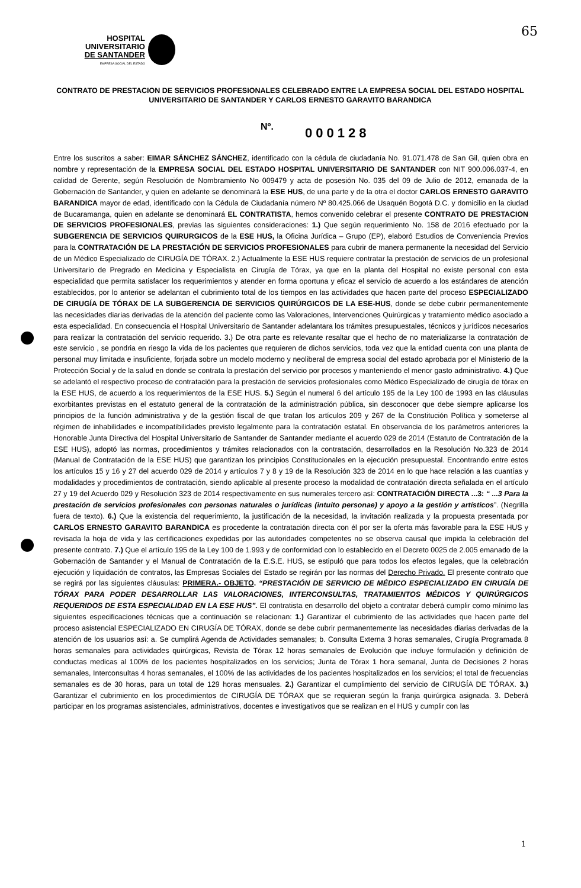HOSPITAL
UNIVERSITARIO
DE SANTANDER
EMPRESA SOCIAL DEL ESTADO
65
CONTRATO DE PRESTACION DE SERVICIOS PROFESIONALES CELEBRADO ENTRE LA EMPRESA SOCIAL DEL ESTADO HOSPITAL UNIVERSITARIO DE SANTANDER Y CARLOS ERNESTO GARAVITO BARANDICA
Nº. 000128
Entre los suscritos a saber: EIMAR SÁNCHEZ SÁNCHEZ, identificado con la cédula de ciudadanía No. 91.071.478 de San Gil, quien obra en nombre y representación de la EMPRESA SOCIAL DEL ESTADO HOSPITAL UNIVERSITARIO DE SANTANDER con NIT 900.006.037-4, en calidad de Gerente, según Resolución de Nombramiento No 009479 y acta de posesión No. 035 del 09 de Julio de 2012, emanada de la Gobernación de Santander, y quien en adelante se denominará la ESE HUS, de una parte y de la otra el doctor CARLOS ERNESTO GARAVITO BARANDICA mayor de edad, identificado con la Cédula de Ciudadanía número Nº 80.425.066 de Usaquén Bogotá D.C. y domicilio en la ciudad de Bucaramanga, quien en adelante se denominará EL CONTRATISTA, hemos convenido celebrar el presente CONTRATO DE PRESTACION DE SERVICIOS PROFESIONALES, previas las siguientes consideraciones: 1.) Que según requerimiento No. 158 de 2016 efectuado por la SUBGERENCIA DE SERVICIOS QUIRURGICOS de la ESE HUS, la Oficina Jurídica – Grupo (EP), elaboró Estudios de Conveniencia Previos para la CONTRATACIÓN DE LA PRESTACIÓN DE SERVICIOS PROFESIONALES para cubrir de manera permanente la necesidad del Servicio de un Médico Especializado de CIRUGÍA DE TÓRAX. 2.) Actualmente la ESE HUS requiere contratar la prestación de servicios de un profesional Universitario de Pregrado en Medicina y Especialista en Cirugía de Tórax, ya que en la planta del Hospital no existe personal con esta especialidad que permita satisfacer los requerimientos y atender en forma oportuna y eficaz el servicio de acuerdo a los estándares de atención establecidos, por lo anterior se adelantan el cubrimiento total de los tiempos en las actividades que hacen parte del proceso ESPECIALIZADO DE CIRUGÍA DE TÓRAX DE LA SUBGERENCIA DE SERVICIOS QUIRÚRGICOS DE LA ESE-HUS, donde se debe cubrir permanentemente las necesidades diarias derivadas de la atención del paciente como las Valoraciones, Intervenciones Quirúrgicas y tratamiento médico asociado a esta especialidad. En consecuencia el Hospital Universitario de Santander adelantara los trámites presupuestales, técnicos y jurídicos necesarios para realizar la contratación del servicio requerido. 3.) De otra parte es relevante resaltar que el hecho de no materializarse la contratación de este servicio , se pondria en riesgo la vida de los pacientes que requieren de dichos servicios, toda vez que la entidad cuenta con una planta de personal muy limitada e insuficiente, forjada sobre un modelo moderno y neoliberal de empresa social del estado aprobada por el Ministerio de la Protección Social y de la salud en donde se contrata la prestación del servicio por procesos y manteniendo el menor gasto administrativo. 4.) Que se adelantó el respectivo proceso de contratación para la prestación de servicios profesionales como Médico Especializado de cirugía de tórax en la ESE HUS, de acuerdo a los requerimientos de la ESE HUS. 5.) Según el numeral 6 del artículo 195 de la Ley 100 de 1993 en las cláusulas exorbitantes previstas en el estatuto general de la contratación de la administración pública, sin desconocer que debe siempre aplicarse los principios de la función administrativa y de la gestión fiscal de que tratan los artículos 209 y 267 de la Constitución Política y someterse al régimen de inhabilidades e incompatibilidades previsto legalmente para la contratación estatal. En observancia de los parámetros anteriores la Honorable Junta Directiva del Hospital Universitario de Santander de Santander mediante el acuerdo 029 de 2014 (Estatuto de Contratación de la ESE HUS), adoptó las normas, procedimientos y trámites relacionados con la contratación, desarrollados en la Resolución No.323 de 2014 (Manual de Contratación de la ESE HUS) que garantizan los principios Constitucionales en la ejecución presupuestal. Encontrando entre estos los artículos 15 y 16 y 27 del acuerdo 029 de 2014 y artículos 7 y 8 y 19 de la Resolución 323 de 2014 en lo que hace relación a las cuantías y modalidades y procedimientos de contratación, siendo aplicable al presente proceso la modalidad de contratación directa señalada en el artículo 27 y 19 del Acuerdo 029 y Resolución 323 de 2014 respectivamente en sus numerales tercero así: CONTRATACIÓN DIRECTA ...3: “ ...3 Para la prestación de servicios profesionales con personas naturales o jurídicas (intuito personae) y apoyo a la gestión y artísticos”. (Negrilla fuera de texto). 6.) Que la existencia del requerimiento, la justificación de la necesidad, la invitación realizada y la propuesta presentada por CARLOS ERNESTO GARAVITO BARANDICA es procedente la contratación directa con él por ser la oferta más favorable para la ESE HUS y revisada la hoja de vida y las certificaciones expedidas por las autoridades competentes no se observa causal que impida la celebración del presente contrato. 7.) Que el artículo 195 de la Ley 100 de 1.993 y de conformidad con lo establecido en el Decreto 0025 de 2.005 emanado de la Gobernación de Santander y el Manual de Contratación de la E.S.E. HUS, se estipuló que para todos los efectos legales, que la celebración ejecución y liquidación de contratos, las Empresas Sociales del Estado se regirán por las normas del Derecho Privado. El presente contrato que se regirá por las siguientes cláusulas: PRIMERA.- OBJETO. “PRESTACIÓN DE SERVICIO DE MÉDICO ESPECIALIZADO EN CIRUGÍA DE TÓRAX PARA PODER DESARROLLAR LAS VALORACIONES, INTERCONSULTAS, TRATAMIENTOS MÉDICOS Y QUIRÚRGICOS REQUERIDOS DE ESTA ESPECIALIDAD EN LA ESE HUS”. El contratista en desarrollo del objeto a contratar deberá cumplir como mínimo las siguientes especificaciones técnicas que a continuación se relacionan: 1.) Garantizar el cubrimiento de las actividades que hacen parte del proceso asistencial ESPECIALIZADO EN CIRUGÍA DE TÓRAX, donde se debe cubrir permanentemente las necesidades diarias derivadas de la atención de los usuarios así: a. Se cumplirá Agenda de Actividades semanales; b. Consulta Externa 3 horas semanales, Cirugía Programada 8 horas semanales para actividades quirúrgicas, Revista de Tórax 12 horas semanales de Evolución que incluye formulación y definición de conductas medicas al 100% de los pacientes hospitalizados en los servicios; Junta de Tórax 1 hora semanal, Junta de Decisiones 2 horas semanales, Interconsultas 4 horas semanales, el 100% de las actividades de los pacientes hospitalizados en los servicios; el total de frecuencias semanales es de 30 horas, para un total de 129 horas mensuales. 2.) Garantizar el cumplimiento del servicio de CIRUGÍA DE TÓRAX. 3.) Garantizar el cubrimiento en los procedimientos de CIRUGÍA DE TÓRAX que se requieran según la franja quirúrgica asignada. 3. Deberá participar en los programas asistenciales, administrativos, docentes e investigativos que se realizan en el HUS y cumplir con las
1